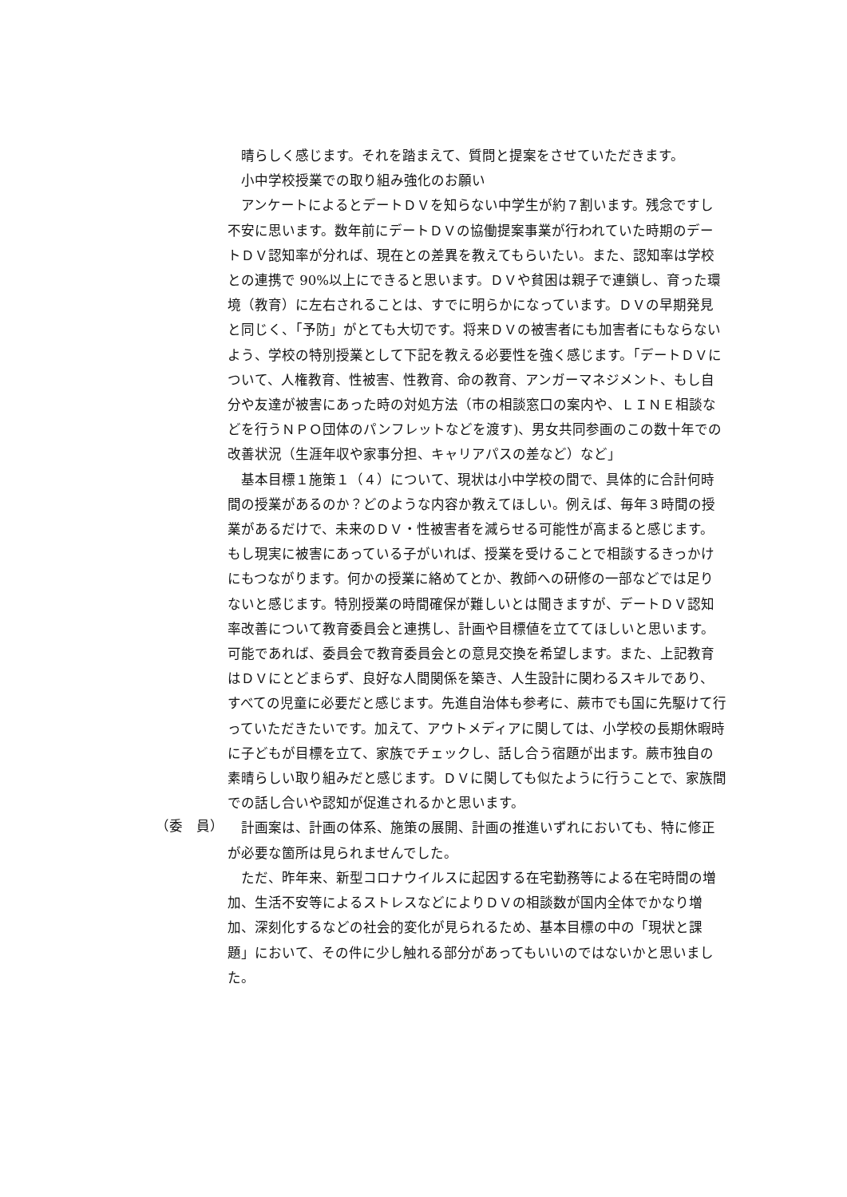晴らしく感じます。それを踏まえて、質問と提案をさせていただきます。
 小中学校授業での取り組み強化のお願い
 アンケートによるとデートＤＶを知らない中学生が約７割います。残念ですし不安に思います。数年前にデートＤＶの協働提案事業が行われていた時期のデートＤＶ認知率が分れば、現在との差異を教えてもらいたい。また、認知率は学校との連携で 90%以上にできると思います。ＤＶや貧困は親子で連鎖し、育った環境（教育）に左右されることは、すでに明らかになっています。ＤＶの早期発見と同じく、「予防」がとても大切です。将来ＤＶの被害者にも加害者にもならないよう、学校の特別授業として下記を教える必要性を強く感じます。「デートＤＶについて、人権教育、性被害、性教育、命の教育、アンガーマネジメント、もし自分や友達が被害にあった時の対処方法（市の相談窓口の案内や、ＬＩＮＥ相談などを行うＮＰＯ団体のパンフレットなどを渡す)、男女共同参画のこの数十年での改善状況（生涯年収や家事分担、キャリアパスの差など）など」
 基本目標１施策１（４）について、現状は小中学校の間で、具体的に合計何時間の授業があるのか？どのような内容か教えてほしい。例えば、毎年３時間の授業があるだけで、未来のＤＶ・性被害者を減らせる可能性が高まると感じます。もし現実に被害にあっている子がいれば、授業を受けることで相談するきっかけにもつながります。何かの授業に絡めてとか、教師への研修の一部などでは足りないと感じます。特別授業の時間確保が難しいとは聞きますが、デートＤＶ認知率改善について教育委員会と連携し、計画や目標値を立ててほしいと思います。可能であれば、委員会で教育委員会との意見交換を希望します。また、上記教育はＤＶにとどまらず、良好な人間関係を築き、人生設計に関わるスキルであり、すべての児童に必要だと感じます。先進自治体も参考に、蕨市でも国に先駆けて行っていただきたいです。加えて、アウトメディアに関しては、小学校の長期休暇時に子どもが目標を立て、家族でチェックし、話し合う宿題が出ます。蕨市独自の素晴らしい取り組みだと感じます。ＤＶに関しても似たように行うことで、家族間での話し合いや認知が促進されるかと思います。
（委　員）
 計画案は、計画の体系、施策の展開、計画の推進いずれにおいても、特に修正が必要な箇所は見られませんでした。
 ただ、昨年来、新型コロナウイルスに起因する在宅勤務等による在宅時間の増加、生活不安等によるストレスなどによりＤＶの相談数が国内全体でかなり増加、深刻化するなどの社会的変化が見られるため、基本目標の中の「現状と課題」において、その件に少し触れる部分があってもいいのではないかと思いました。